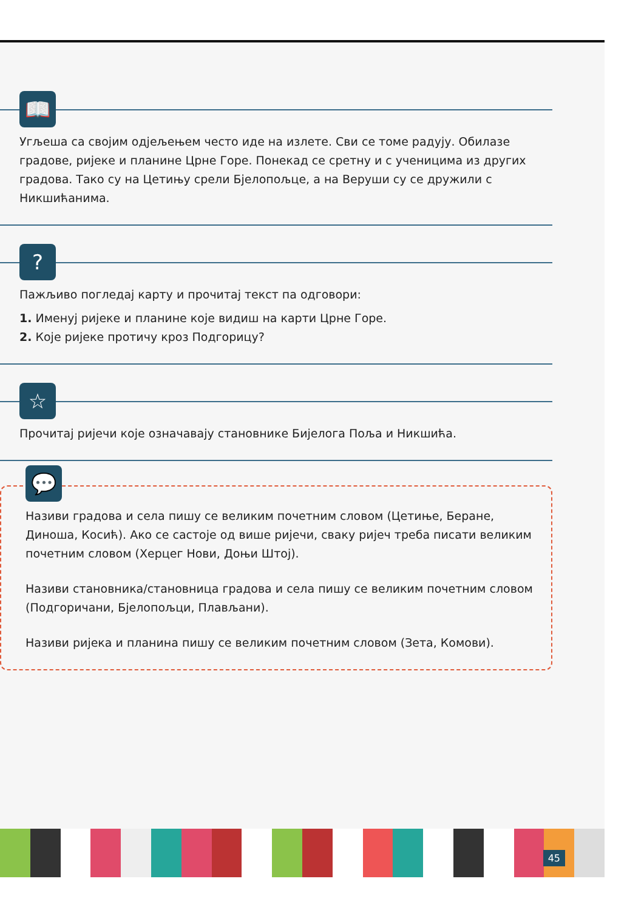📖
Угљеша са својим одјељењем често иде на излете. Сви се томе радују. Обилазе градове, ријеке и планине Црне Горе. Понекад се сретну и с ученицима из других градова. Тако су на Цетињу срели Бјелопољце, а на Веруши су се дружили с Никшићанима.
?
Пажљиво погледај карту и прочитај текст па одговори:
1. Именуј ријеке и планине које видиш на карти Црне Горе.
2. Које ријеке протичу кроз Подгорицу?
☆
Прочитај ријечи које означавају становнике Бијелога Поља и Никшића.
💬
Називи градова и села пишу се великим почетним словом (Цетиње, Беране, Диноша, Косић). Ако се састоје од више ријечи, сваку ријеч треба писати великим почетним словом (Херцег Нови, Доњи Штој).
Називи становника/становница градова и села пишу се великим почетним словом (Подгоричани, Бјелопољци, Плављани).
Називи ријека и планина пишу се великим почетним словом (Зета, Комови).
45